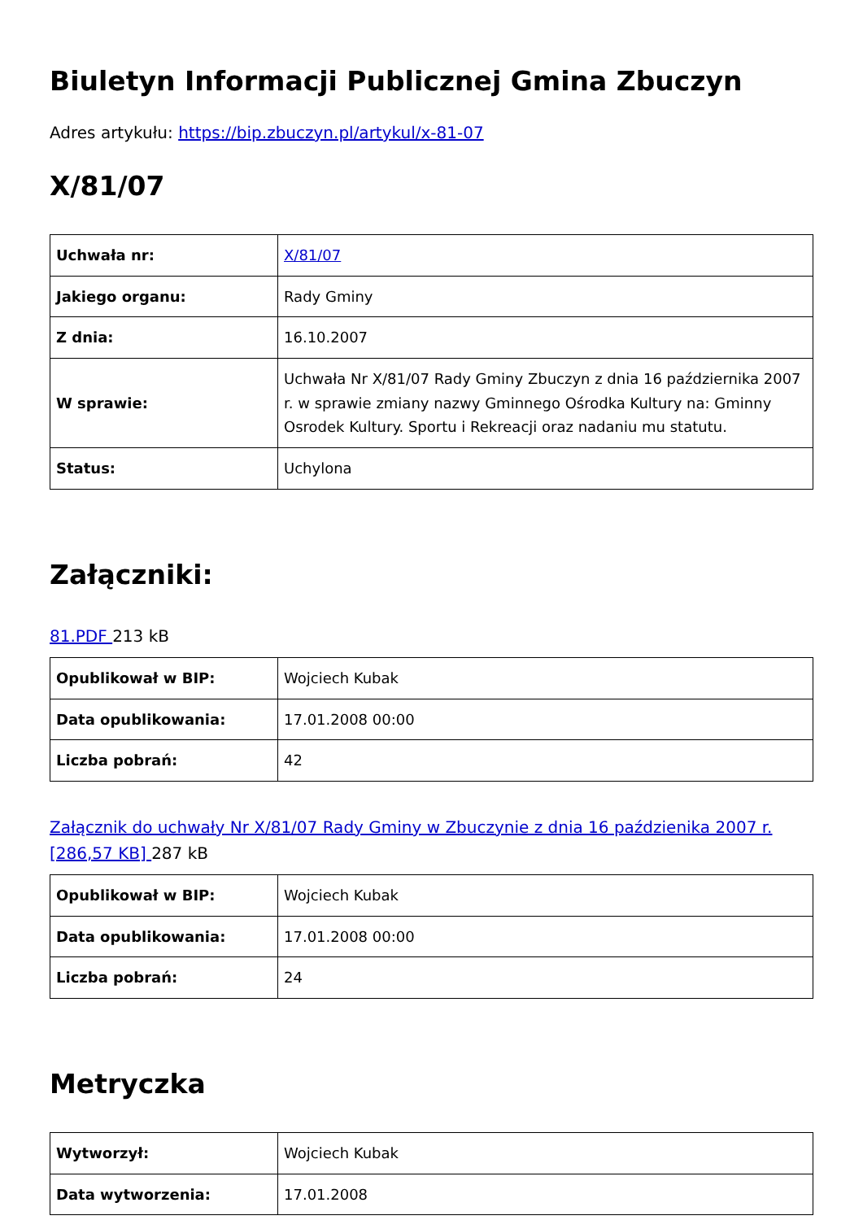Biuletyn Informacji Publicznej Gmina Zbuczyn
Adres artykułu: https://bip.zbuczyn.pl/artykul/x-81-07
X/81/07
| Uchwała nr: | X/81/07 |
| Jakiego organu: | Rady Gminy |
| Z dnia: | 16.10.2007 |
| W sprawie: | Uchwała Nr X/81/07 Rady Gminy Zbuczyn z dnia 16 października 2007 r. w sprawie zmiany nazwy Gminnego Ośrodka Kultury na: Gminny Osrodek Kultury. Sportu i Rekreacji oraz nadaniu mu statutu. |
| Status: | Uchylona |
Załączniki:
81.PDF 213 kB
| Opublikował w BIP: | Wojciech Kubak |
| Data opublikowania: | 17.01.2008 00:00 |
| Liczba pobrań: | 42 |
Załącznik do uchwały Nr X/81/07 Rady Gminy w Zbuczynie z dnia 16 paździenika 2007 r. [286,57 KB] 287 kB
| Opublikował w BIP: | Wojciech Kubak |
| Data opublikowania: | 17.01.2008 00:00 |
| Liczba pobrań: | 24 |
Metryczka
| Wytworzył: | Wojciech Kubak |
| Data wytworzenia: | 17.01.2008 |